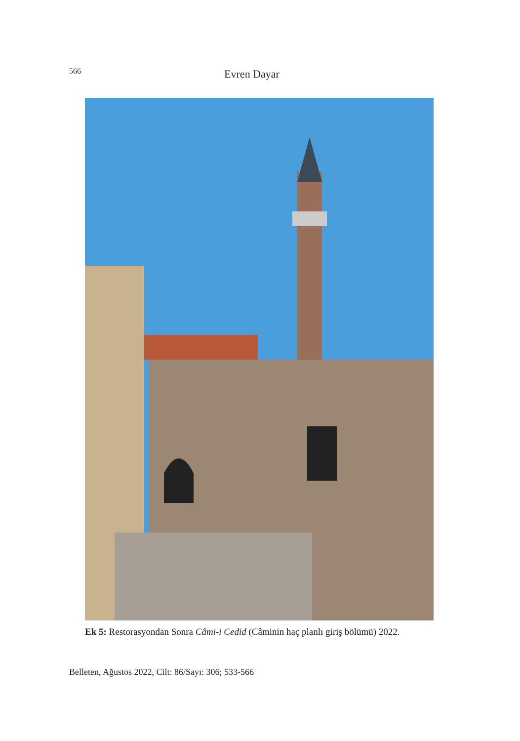566
Evren Dayar
Ek 5: Restorasyondan Sonra Câmi-i Cedid (Câminin haç planlı giriş bölümü) 2022.
Belleten, Ağustos 2022, Cilt: 86/Sayı: 306; 533-566